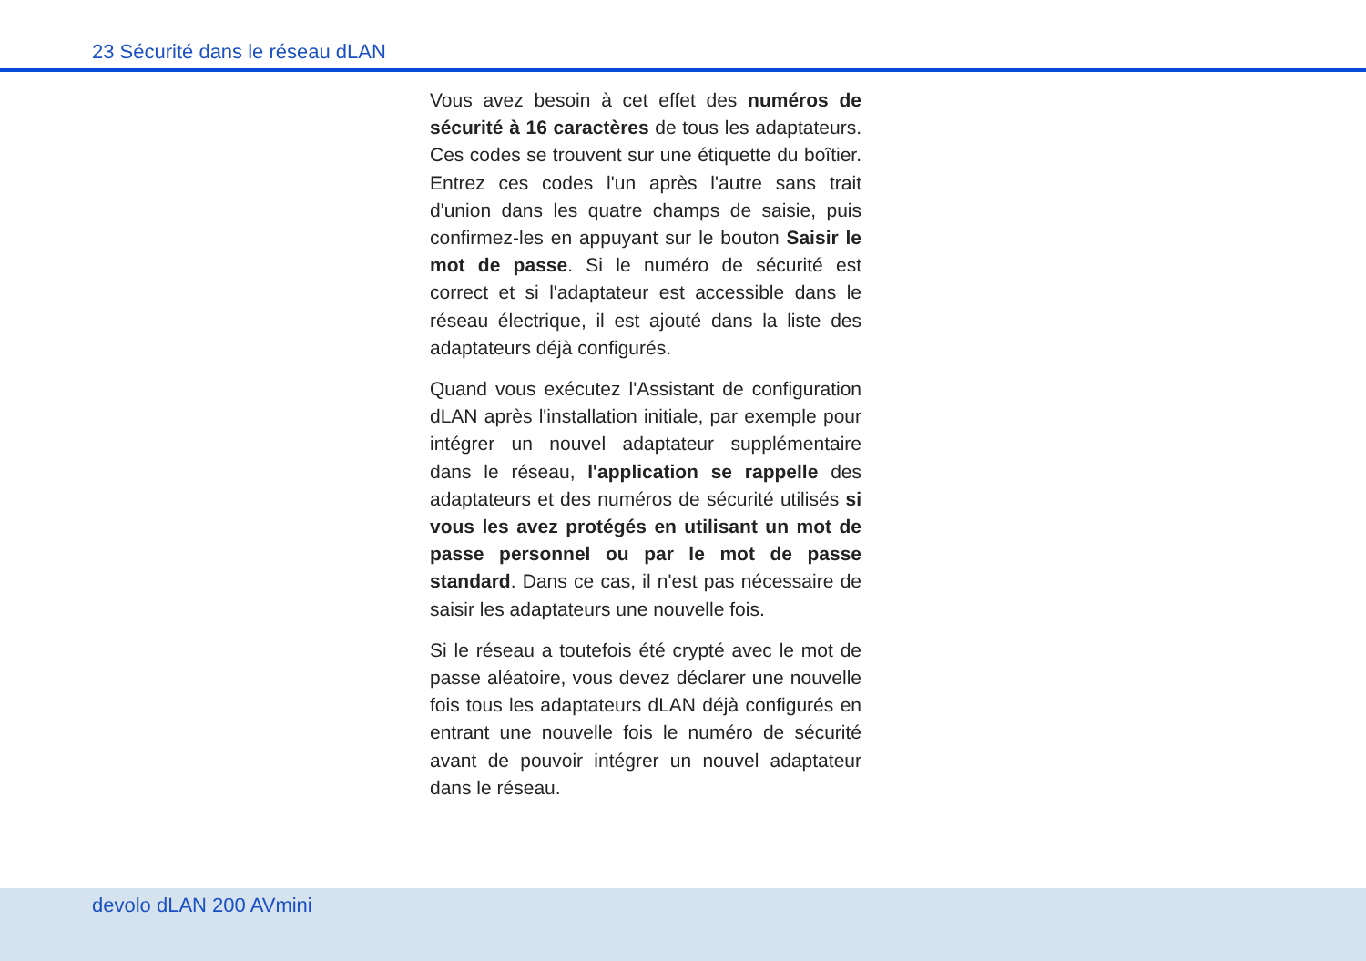23 Sécurité dans le réseau dLAN
Vous avez besoin à cet effet des numéros de sécurité à 16 caractères de tous les adaptateurs. Ces codes se trouvent sur une étiquette du boîtier. Entrez ces codes l'un après l'autre sans trait d'union dans les quatre champs de saisie, puis confirmez-les en appuyant sur le bouton Saisir le mot de passe. Si le numéro de sécurité est correct et si l'adaptateur est accessible dans le réseau électrique, il est ajouté dans la liste des adaptateurs déjà configurés.
Quand vous exécutez l'Assistant de configuration dLAN après l'installation initiale, par exemple pour intégrer un nouvel adaptateur supplémentaire dans le réseau, l'application se rappelle des adaptateurs et des numéros de sécurité utilisés si vous les avez protégés en utilisant un mot de passe personnel ou par le mot de passe standard. Dans ce cas, il n'est pas nécessaire de saisir les adaptateurs une nouvelle fois.
Si le réseau a toutefois été crypté avec le mot de passe aléatoire, vous devez déclarer une nouvelle fois tous les adaptateurs dLAN déjà configurés en entrant une nouvelle fois le numéro de sécurité avant de pouvoir intégrer un nouvel adaptateur dans le réseau.
devolo dLAN 200 AVmini